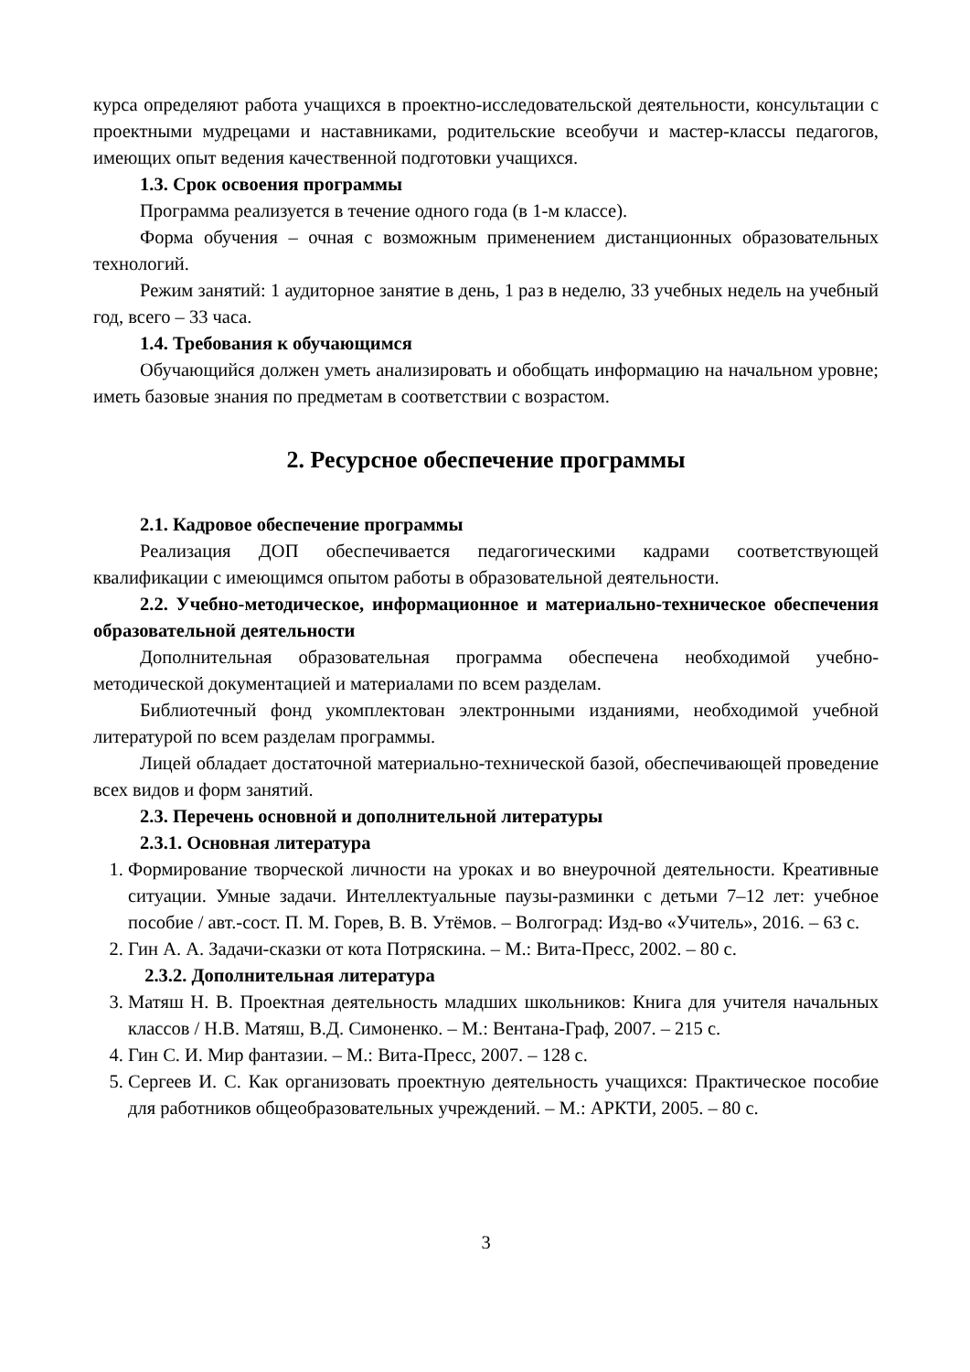курса определяют работа учащихся в проектно-исследовательской деятельности, консультации с проектными мудрецами и наставниками, родительские всеобучи и мастер-классы педагогов, имеющих опыт ведения качественной подготовки учащихся.
1.3. Срок освоения программы
Программа реализуется в течение одного года (в 1-м классе).
Форма обучения – очная с возможным применением дистанционных образовательных технологий.
Режим занятий: 1 аудиторное занятие в день, 1 раз в неделю, 33 учебных недель на учебный год, всего – 33 часа.
1.4. Требования к обучающимся
Обучающийся должен уметь анализировать и обобщать информацию на начальном уровне; иметь базовые знания по предметам в соответствии с возрастом.
2. Ресурсное обеспечение программы
2.1. Кадровое обеспечение программы
Реализация ДОП обеспечивается педагогическими кадрами соответствующей квалификации с имеющимся опытом работы в образовательной деятельности.
2.2. Учебно-методическое, информационное и материально-техническое обеспечения образовательной деятельности
Дополнительная образовательная программа обеспечена необходимой учебно-методической документацией и материалами по всем разделам.
Библиотечный фонд укомплектован электронными изданиями, необходимой учебной литературой по всем разделам программы.
Лицей обладает достаточной материально-технической базой, обеспечивающей проведение всех видов и форм занятий.
2.3. Перечень основной и дополнительной литературы
2.3.1. Основная литература
1. Формирование творческой личности на уроках и во внеурочной деятельности. Креативные ситуации. Умные задачи. Интеллектуальные паузы-разминки с детьми 7–12 лет: учебное пособие / авт.-сост. П. М. Горев, В. В. Утёмов. – Волгоград: Изд-во «Учитель», 2016. – 63 с.
2. Гин А. А. Задачи-сказки от кота Потряскина. – М.: Вита-Пресс, 2002. – 80 с.
2.3.2. Дополнительная литература
3. Матяш Н. В. Проектная деятельность младших школьников: Книга для учителя начальных классов / Н.В. Матяш, В.Д. Симоненко. – М.: Вентана-Граф, 2007. – 215 с.
4. Гин С. И. Мир фантазии. – М.: Вита-Пресс, 2007. – 128 с.
5. Сергеев И. С. Как организовать проектную деятельность учащихся: Практическое пособие для работников общеобразовательных учреждений. – М.: АРКТИ, 2005. – 80 с.
3